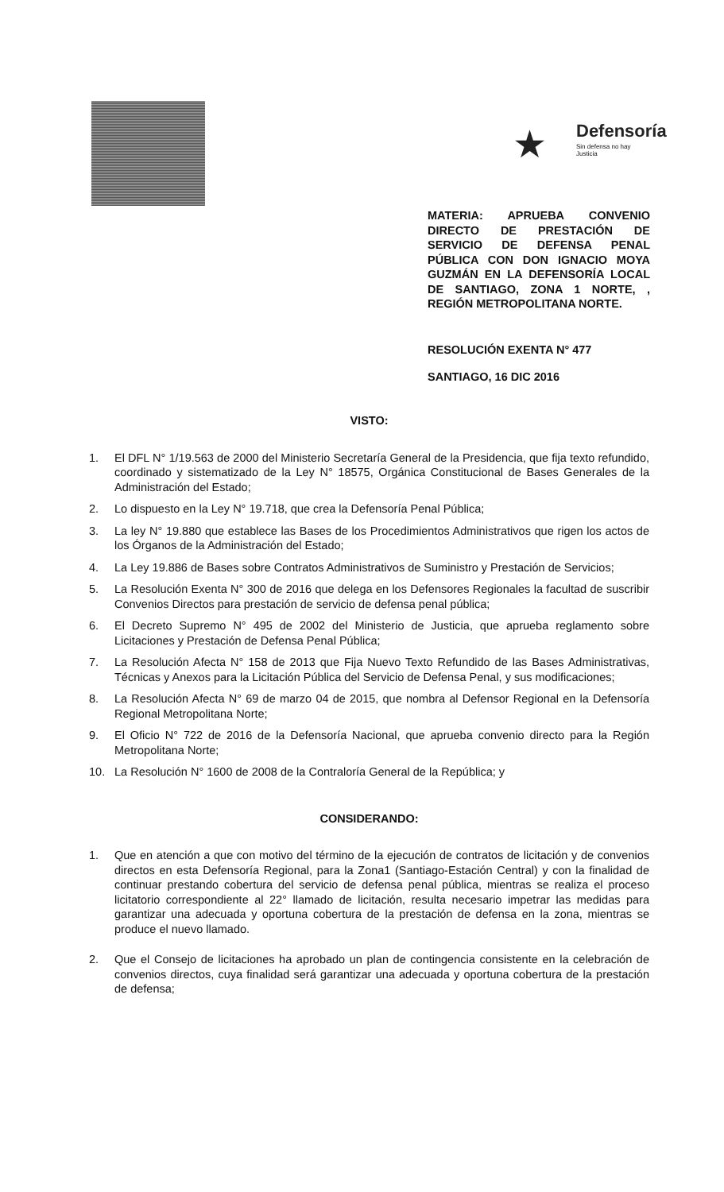★ Defensoría
Sin defensa no hay Justicia
MATERIA: APRUEBA CONVENIO DIRECTO DE PRESTACIÓN DE SERVICIO DE DEFENSA PENAL PÚBLICA CON DON IGNACIO MOYA GUZMÁN EN LA DEFENSORÍA LOCAL DE SANTIAGO, ZONA 1 NORTE, , REGIÓN METROPOLITANA NORTE.
RESOLUCIÓN EXENTA N° 477
SANTIAGO, 16 DIC 2016
VISTO:
1. El DFL N° 1/19.563 de 2000 del Ministerio Secretaría General de la Presidencia, que fija texto refundido, coordinado y sistematizado de la Ley N° 18575, Orgánica Constitucional de Bases Generales de la Administración del Estado;
2. Lo dispuesto en la Ley N° 19.718, que crea la Defensoría Penal Pública;
3. La ley N° 19.880 que establece las Bases de los Procedimientos Administrativos que rigen los actos de los Órganos de la Administración del Estado;
4. La Ley 19.886 de Bases sobre Contratos Administrativos de Suministro y Prestación de Servicios;
5. La Resolución Exenta N° 300 de 2016 que delega en los Defensores Regionales la facultad de suscribir Convenios Directos para prestación de servicio de defensa penal pública;
6. El Decreto Supremo N° 495 de 2002 del Ministerio de Justicia, que aprueba reglamento sobre Licitaciones y Prestación de Defensa Penal Pública;
7. La Resolución Afecta N° 158 de 2013 que Fija Nuevo Texto Refundido de las Bases Administrativas, Técnicas y Anexos para la Licitación Pública del Servicio de Defensa Penal, y sus modificaciones;
8. La Resolución Afecta N° 69 de marzo 04 de 2015, que nombra al Defensor Regional en la Defensoría Regional Metropolitana Norte;
9. El Oficio N° 722 de 2016 de la Defensoría Nacional, que aprueba convenio directo para la Región Metropolitana Norte;
10. La Resolución N° 1600 de 2008 de la Contraloría General de la República; y
CONSIDERANDO:
1. Que en atención a que con motivo del término de la ejecución de contratos de licitación y de convenios directos en esta Defensoría Regional, para la Zona1 (Santiago-Estación Central) y con la finalidad de continuar prestando cobertura del servicio de defensa penal pública, mientras se realiza el proceso licitatorio correspondiente al 22° llamado de licitación, resulta necesario impetrar las medidas para garantizar una adecuada y oportuna cobertura de la prestación de defensa en la zona, mientras se produce el nuevo llamado.
2. Que el Consejo de licitaciones ha aprobado un plan de contingencia consistente en la celebración de convenios directos, cuya finalidad será garantizar una adecuada y oportuna cobertura de la prestación de defensa;